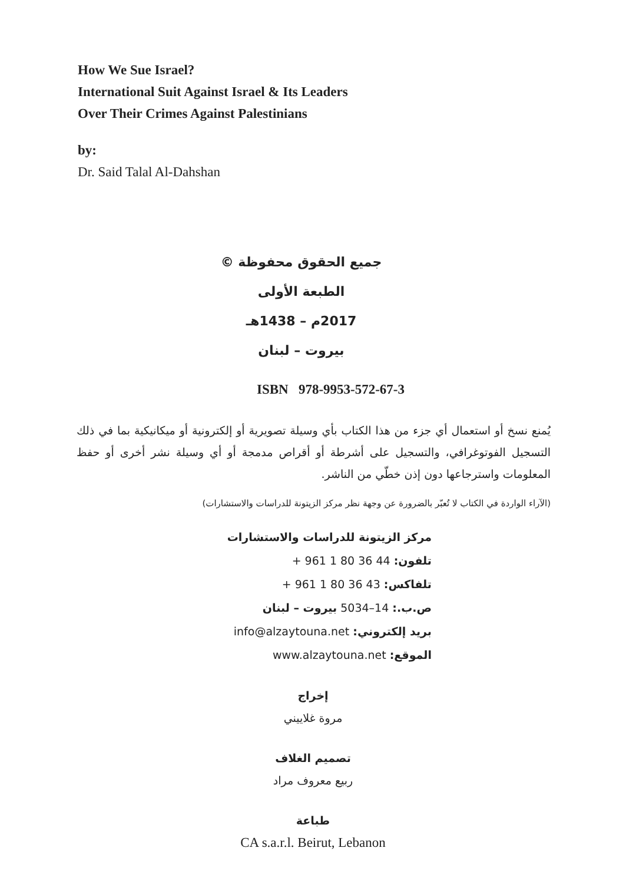How We Sue Israel?
International Suit Against Israel & Its Leaders
Over Their Crimes Against Palestinians
by:
Dr. Said Talal Al-Dahshan
جميع الحقوق محفوظة ©
الطبعة الأولى
2017م – 1438هـ
بيروت – لبنان
ISBN 978-9953-572-67-3
يُمنع نسخ أو استعمال أي جزء من هذا الكتاب بأي وسيلة تصويرية أو إلكترونية أو ميكانيكية بما في ذلك التسجيل الفوتوغرافي، والتسجيل على أشرطة أو أقراص مدمجة أو أي وسيلة نشر أخرى أو حفظ المعلومات واسترجاعها دون إذن خطّي من الناشر.
(الآراء الواردة في الكتاب لا تُعبّر بالضرورة عن وجهة نظر مركز الزيتونة للدراسات والاستشارات)
مركز الزيتونة للدراسات والاستشارات
تلفون: + 961 1 80 36 44
تلفاكس: + 961 1 80 36 43
ص.ب.: 14–5034 بيروت – لبنان
بريد إلكتروني: info@alzaytouna.net
الموقع: www.alzaytouna.net
إخراج
مروة غلاييني
تصميم الغلاف
ربيع معروف مراد
طباعة
CA s.a.r.l. Beirut, Lebanon